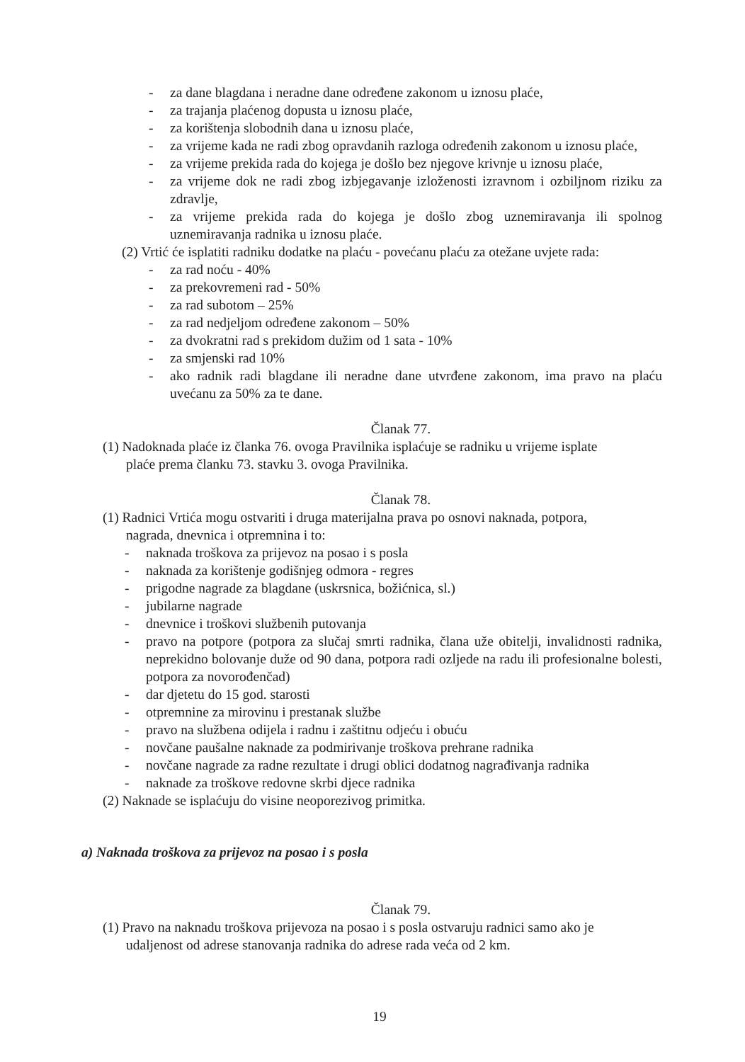- za dane blagdana i neradne dane određene zakonom u iznosu plaće,
- za trajanja plaćenog dopusta u iznosu plaće,
- za korištenja slobodnih dana u iznosu plaće,
- za vrijeme kada ne radi zbog opravdanih razloga određenih zakonom u iznosu plaće,
- za vrijeme prekida rada do kojega je došlo bez njegove krivnje u iznosu plaće,
- za vrijeme dok ne radi zbog izbjegavanje izloženosti izravnom i ozbiljnom riziku za zdravlje,
- za vrijeme prekida rada do kojega je došlo zbog uznemiravanja ili spolnog uznemiravanja radnika u iznosu plaće.
(2) Vrtić će isplatiti radniku dodatke na plaću - povećanu plaću za otežane uvjete rada:
- za rad noću - 40%
- za prekovremeni rad - 50%
- za rad subotom – 25%
- za rad nedjeljom određene zakonom – 50%
- za dvokratni rad s prekidom dužim od 1 sata - 10%
- za smjenski rad 10%
- ako radnik radi blagdane ili neradne dane utvrđene zakonom, ima pravo na plaću uvećanu za 50% za te dane.
Članak 77.
(1) Nadoknada plaće iz članka 76. ovoga Pravilnika isplaćuje se radniku u vrijeme isplate
plaće prema članku 73. stavku 3. ovoga Pravilnika.
Članak 78.
(1) Radnici Vrtića mogu ostvariti i druga materijalna prava po osnovi naknada, potpora,
nagrada, dnevnica i otpremnina i to:
- naknada troškova za prijevoz na posao i s posla
- naknada za korištenje godišnjeg odmora - regres
- prigodne nagrade za blagdane (uskrsnica, božićnica, sl.)
- jubilarne nagrade
- dnevnice i troškovi službenih putovanja
- pravo na potpore (potpora za slučaj smrti radnika, člana uže obitelji, invalidnosti radnika, neprekidno bolovanje duže od 90 dana, potpora radi ozljede na radu ili profesionalne bolesti, potpora za novorođenčad)
- dar djetetu do 15 god. starosti
- otpremnine za mirovinu i prestanak službe
- pravo na službena odijela i radnu i zaštitnu odjeću i obuću
- novčane paušalne naknade za podmirivanje troškova prehrane radnika
- novčane nagrade za radne rezultate i drugi oblici dodatnog nagrađivanja radnika
- naknade za troškove redovne skrbi djece radnika
(2) Naknade se isplaćuju do visine neoporezivog primitka.
a) Naknada troškova za prijevoz na posao i s posla
Članak 79.
(1) Pravo na naknadu troškova prijevoza na posao i s posla ostvaruju radnici samo ako je
udaljenost od adrese stanovanja radnika do adrese rada veća od 2 km.
19